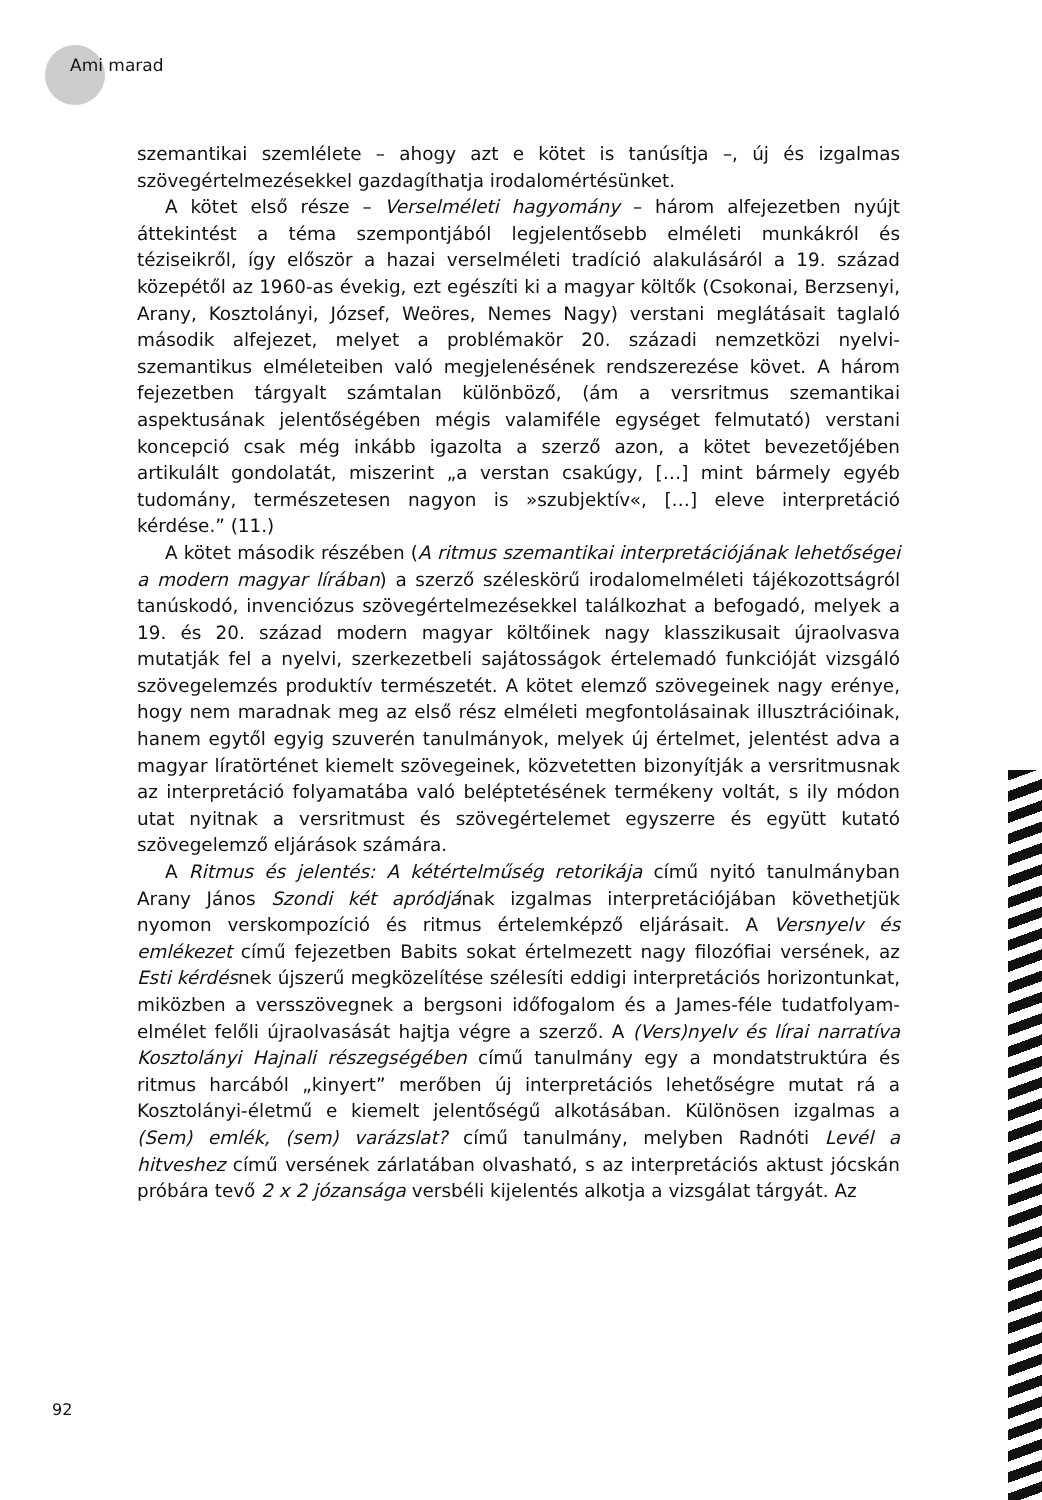Ami marad
szemantikai szemlélete – ahogy azt e kötet is tanúsítja –, új és izgalmas szövegértelmezésekkel gazdagíthatja irodalomértésünket.
A kötet első része – Verselméleti hagyomány – három alfejezetben nyújt áttekintést a téma szempontjából legjelentősebb elméleti munkákról és téziseikről, így először a hazai verselméleti tradíció alakulásáról a 19. század közepétől az 1960-as évekig, ezt egészíti ki a magyar költők (Csokonai, Berzsenyi, Arany, Kosztolányi, József, Weöres, Nemes Nagy) verstani meglátásait taglaló második alfejezet, melyet a problémakör 20. századi nemzetközi nyelvi-szemantikus elméleteiben való megjelenésének rendszerezése követ. A három fejezetben tárgyalt számtalan különböző, (ám a versritmus szemantikai aspektusának jelentőségében mégis valamiféle egységet felmutató) verstani koncepció csak még inkább igazolta a szerző azon, a kötet bevezetőjében artikulált gondolatát, miszerint „a verstan csakúgy, […] mint bármely egyéb tudomány, természetesen nagyon is »szubjektív«, […] eleve interpretáció kérdése.” (11.)
A kötet második részében (A ritmus szemantikai interpretációjának lehetőségei a modern magyar lírában) a szerző széleskörű irodalomelméleti tájékozottságról tanúskodó, invenciózus szövegértelmezésekkel találkozhat a befogadó, melyek a 19. és 20. század modern magyar költőinek nagy klasszikusait újraolvasva mutatják fel a nyelvi, szerkezetbeli sajátosságok értelemadó funkcióját vizsgáló szövegelemzés produktív természetét. A kötet elemző szövegeinek nagy erénye, hogy nem maradnak meg az első rész elméleti megfontolásainak illusztrációinak, hanem egytől egyig szuverén tanulmányok, melyek új értelmet, jelentést adva a magyar líratörténet kiemelt szövegeinek, közvetetten bizonyítják a versritmusnak az interpretáció folyamatába való beléptetésének termékeny voltát, s ily módon utat nyitnak a versritmust és szövegértelemet egyszerre és együtt kutató szövegelemző eljárások számára.
A Ritmus és jelentés: A kétértelműség retorikája című nyitó tanulmányban Arany János Szondi két apródjának izgalmas interpretációjában követhetjük nyomon verskompozíció és ritmus értelemképző eljárásait. A Versnyelv és emlékezet című fejezetben Babits sokat értelmezett nagy filozófiai versének, az Esti kérdésnek újszerű megközelítése szélesíti eddigi interpretációs horizontunkat, miközben a versszövegnek a bergsoni időfogalom és a James-féle tudatfolyam-elmélet felőli újraolvasását hajtja végre a szerző. A (Vers)nyelv és lírai narratíva Kosztolányi Hajnali részegségében című tanulmány egy a mondatstruktúra és ritmus harcából „kinyert” merőben új interpretációs lehetőségre mutat rá a Kosztolányi-életmű e kiemelt jelentőségű alkotásában. Különösen izgalmas a (Sem) emlék, (sem) varázslat? című tanulmány, melyben Radnóti Levél a hitveshez című versének zárlatában olvasható, s az interpretációs aktust jócskán próbára tevő 2 x 2 józansága versbéli kijelentés alkotja a vizsgálat tárgyát. Az
92